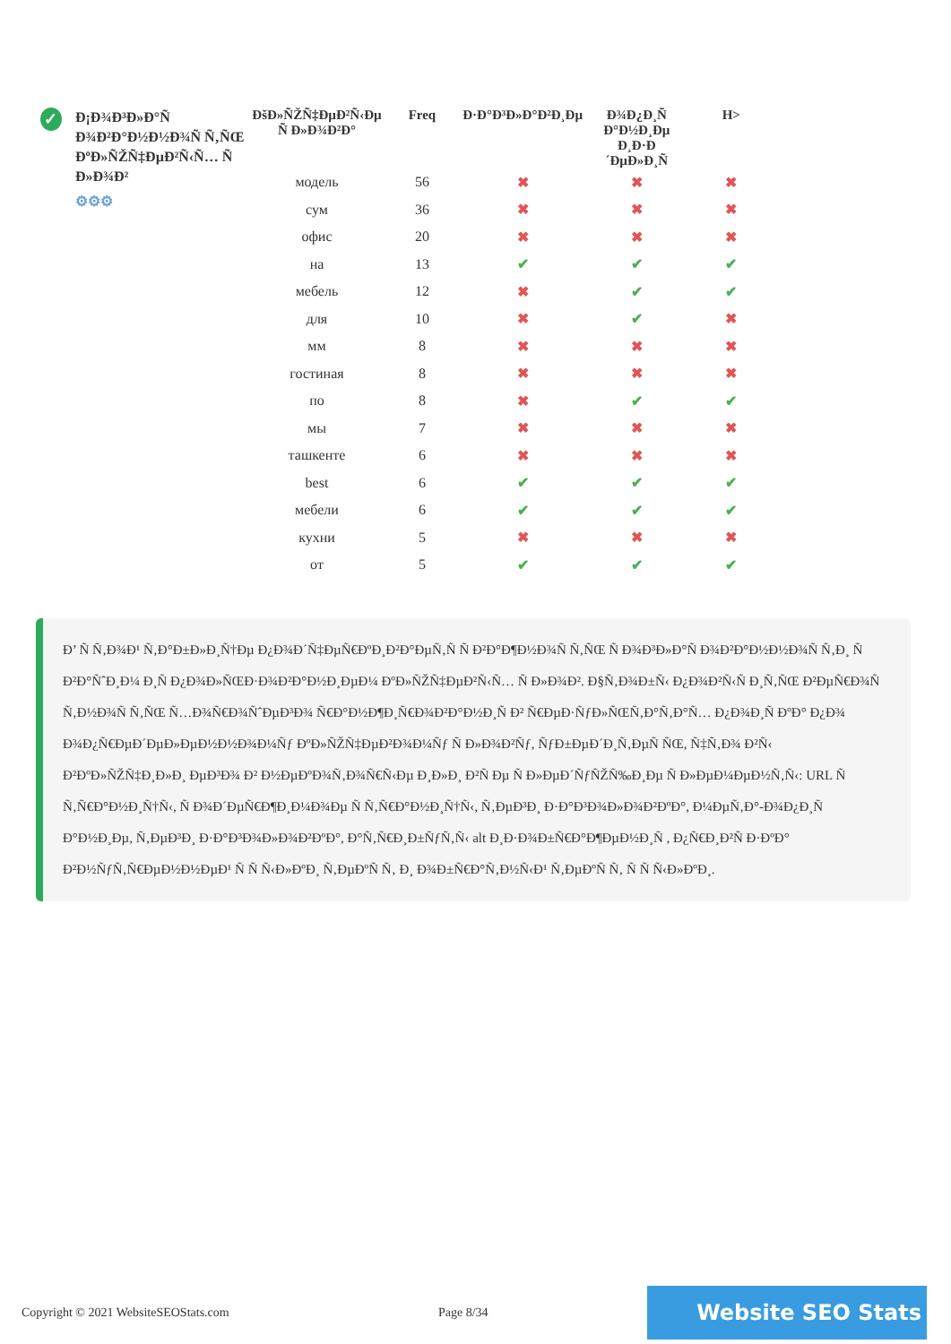✓
Ð¡Ð¾Ð³Ð»Ð°Ñ Ð¾Ð²Ð°Ð½Ð½Ð¾Ñ Ñ‚ÑŒ ÐºÐ»ÑŽÑ‡ÐµÐ²Ñ‹Ñ… Ñ Ð»Ð¾Ð²
⚙⚙⚙
| ÐšÐ»ÑŽÑ‡ÐµÐ²Ñ‹Ðµ Ñ Ð»Ð¾Ð²Ð° | Freq | Ð·Ð°Ð³Ð»Ð°Ð²Ð¸Ðµ | Ð¾Ð¿Ð¸Ñ Ð°Ð½Ð¸Ðµ Ð¸Ð·Ð´ÐµÐ»Ð¸Ñ | H> |
| --- | --- | --- | --- | --- |
| модель | 56 | ✖ | ✖ | ✖ |
| сум | 36 | ✖ | ✖ | ✖ |
| офис | 20 | ✖ | ✖ | ✖ |
| на | 13 | ✔ | ✔ | ✔ |
| мебель | 12 | ✖ | ✔ | ✔ |
| для | 10 | ✖ | ✔ | ✖ |
| мм | 8 | ✖ | ✖ | ✖ |
| гостиная | 8 | ✖ | ✖ | ✖ |
| по | 8 | ✖ | ✔ | ✔ |
| мы | 7 | ✖ | ✖ | ✖ |
| ташкенте | 6 | ✖ | ✖ | ✖ |
| best | 6 | ✔ | ✔ | ✔ |
| мебели | 6 | ✔ | ✔ | ✔ |
| кухни | 5 | ✖ | ✖ | ✖ |
| от | 5 | ✔ | ✔ | ✔ |
Ð’ Ñ Ñ‚Ð¾Ð¹ Ñ‚Ð°Ð±Ð»Ð¸Ñ†Ðµ Ð¿Ð¾Ð´Ñ‡ÐµÑ€ÐºÐ¸Ð²Ð°ÐµÑ‚Ñ Ñ Ð²Ð°Ð¶Ð½Ð¾Ñ Ñ‚ÑŒ Ñ Ð¾Ð³Ð»Ð°Ñ Ð¾Ð²Ð°Ð½Ð½Ð¾Ñ Ñ‚Ð¸ Ñ Ð²Ð°ÑˆÐ¸Ð¼ Ð¸Ñ Ð¿Ð¾Ð»ÑŒÐ·Ð¾Ð²Ð°Ð½Ð¸ÐµÐ¼ ÐºÐ»ÑŽÑ‡ÐµÐ²Ñ‹Ñ… Ñ Ð»Ð¾Ð². Ð§Ñ‚Ð¾Ð±Ñ‹ Ð¿Ð¾Ð²Ñ‹Ñ Ð¸Ñ‚ÑŒ Ð²ÐµÑ€Ð¾Ñ Ñ‚Ð½Ð¾Ñ Ñ‚ÑŒ Ñ…Ð¾Ñ€Ð¾ÑˆÐµÐ³Ð¾ Ñ€Ð°Ð½Ð¶Ð¸Ñ€Ð¾Ð²Ð°Ð½Ð¸Ñ Ð² Ñ€ÐµÐ·ÑƒÐ»ÑŒÑ‚Ð°Ñ‚Ð°Ñ… Ð¿Ð¾Ð¸Ñ ÐºÐ° Ð¿Ð¾ Ð¾Ð¿Ñ€ÐµÐ´ÐµÐ»ÐµÐ½Ð½Ð¾Ð¼Ñƒ ÐºÐ»ÑŽÑ‡ÐµÐ²Ð¾Ð¼Ñƒ Ñ Ð»Ð¾Ð²Ñƒ, ÑƒÐ±ÐµÐ´Ð¸Ñ‚ÐµÑ ÑŒ, Ñ‡Ñ‚Ð¾ Ð²Ñ‹ Ð²ÐºÐ»ÑŽÑ‡Ð¸Ð»Ð¸ ÐµÐ³Ð¾ Ð² Ð½ÐµÐºÐ¾Ñ‚Ð¾Ñ€Ñ‹Ðµ Ð¸Ð»Ð¸ Ð²Ñ Ðµ Ñ Ð»ÐµÐ´ÑƒÑŽÑ‰Ð¸Ðµ Ñ Ð»ÐµÐ¼ÐµÐ½Ñ‚Ñ‹: URL Ñ Ñ‚Ñ€Ð°Ð½Ð¸Ñ†Ñ‹, Ñ Ð¾Ð´ÐµÑ€Ð¶Ð¸Ð¼Ð¾Ðµ Ñ Ñ‚Ñ€Ð°Ð½Ð¸Ñ†Ñ‹, Ñ‚ÐµÐ³Ð¸ Ð·Ð°Ð³Ð¾Ð»Ð¾Ð²ÐºÐ°, Ð¼ÐµÑ‚Ð°-Ð¾Ð¿Ð¸Ñ Ð°Ð½Ð¸Ðµ, Ñ‚ÐµÐ³Ð¸ Ð·Ð°Ð³Ð¾Ð»Ð¾Ð²ÐºÐ°, Ð°Ñ‚Ñ€Ð¸Ð±ÑƒÑ‚Ñ‹ alt Ð¸Ð·Ð¾Ð±Ñ€Ð°Ð¶ÐµÐ½Ð¸Ñ , Ð¿Ñ€Ð¸Ð²Ñ Ð·ÐºÐ° Ð²Ð½ÑƒÑ‚Ñ€ÐµÐ½Ð½ÐµÐ¹ Ñ Ñ Ñ‹Ð»ÐºÐ¸ Ñ‚ÐµÐºÑ Ñ‚ Ð¸ Ð¾Ð±Ñ€Ð°Ñ‚Ð½Ñ‹Ð¹ Ñ‚ÐµÐºÑ Ñ‚ Ñ Ñ Ñ‹Ð»ÐºÐ¸.
Copyright © 2021 WebsiteSEOStats.com Page 8/34 Website SEO Stats